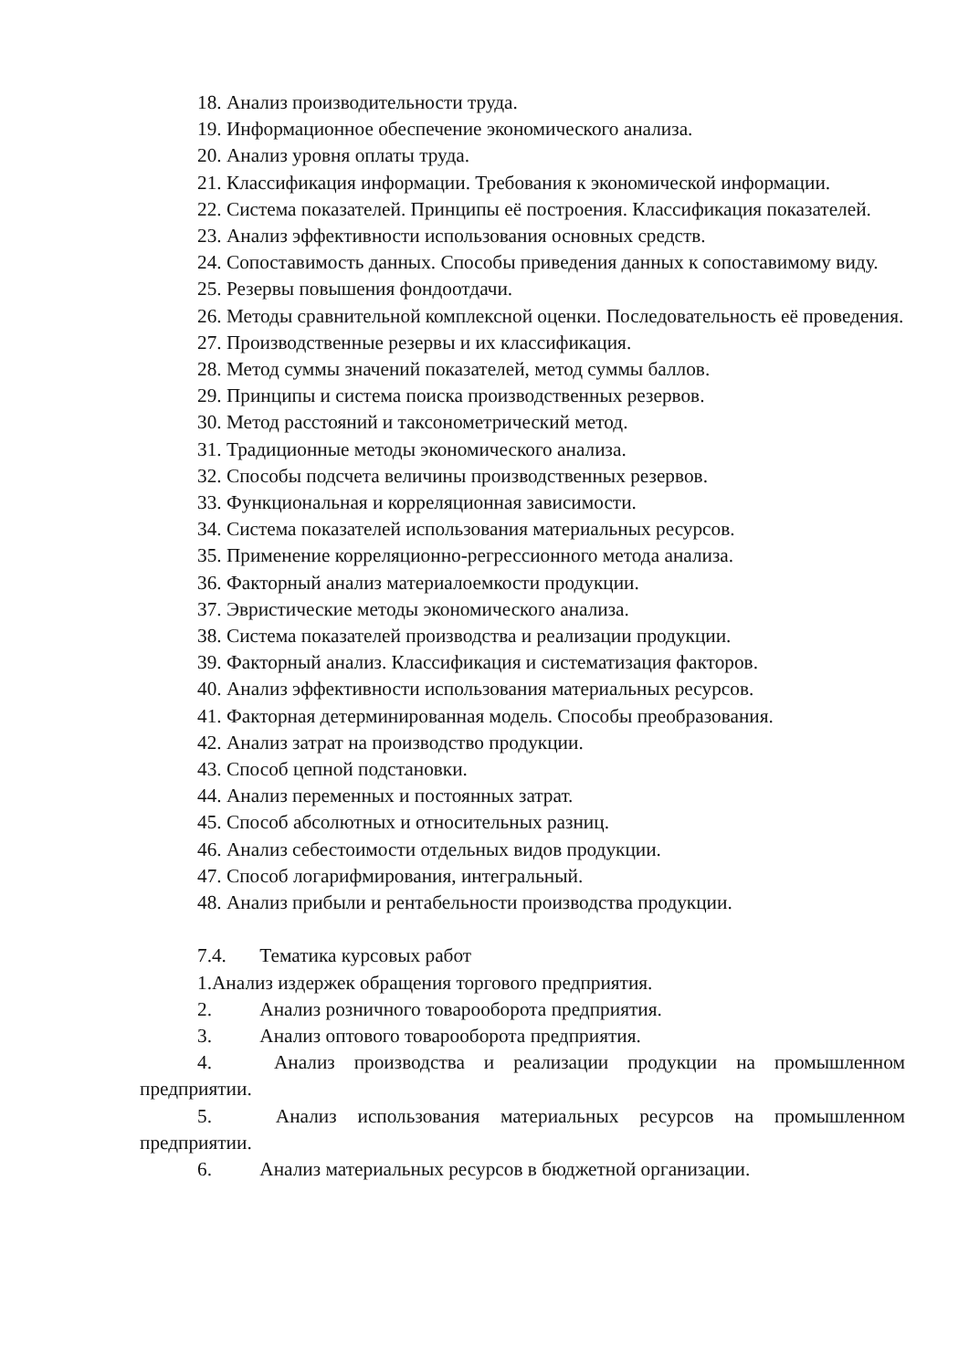18. Анализ производительности труда.
19. Информационное обеспечение экономического анализа.
20. Анализ уровня оплаты труда.
21. Классификация информации. Требования к экономической информации.
22. Система показателей. Принципы её построения. Классификация показателей.
23. Анализ эффективности использования основных средств.
24. Сопоставимость данных. Способы приведения данных к сопоставимому виду.
25. Резервы повышения фондоотдачи.
26. Методы сравнительной комплексной оценки. Последовательность её проведения.
27. Производственные резервы и их классификация.
28. Метод суммы значений показателей, метод суммы баллов.
29. Принципы и система поиска производственных резервов.
30. Метод расстояний и таксонометрический метод.
31. Традиционные методы экономического анализа.
32. Способы подсчета величины производственных резервов.
33. Функциональная и корреляционная зависимости.
34. Система показателей использования материальных ресурсов.
35. Применение корреляционно-регрессионного метода анализа.
36. Факторный анализ материалоемкости продукции.
37. Эвристические методы экономического анализа.
38. Система показателей производства и реализации продукции.
39. Факторный анализ. Классификация и систематизация факторов.
40. Анализ эффективности использования материальных ресурсов.
41. Факторная детерминированная модель. Способы преобразования.
42. Анализ затрат на производство продукции.
43. Способ цепной подстановки.
44. Анализ переменных и постоянных затрат.
45. Способ абсолютных и относительных разниц.
46. Анализ себестоимости отдельных видов продукции.
47. Способ логарифмирования, интегральный.
48. Анализ прибыли и рентабельности производства продукции.
7.4. Тематика курсовых работ
1.Анализ издержек обращения торгового предприятия.
2. Анализ розничного товарооборота предприятия.
3. Анализ оптового товарооборота предприятия.
4. Анализ производства и реализации продукции на промышленном предприятии.
5. Анализ использования материальных ресурсов на промышленном предприятии.
6. Анализ материальных ресурсов в бюджетной организации.